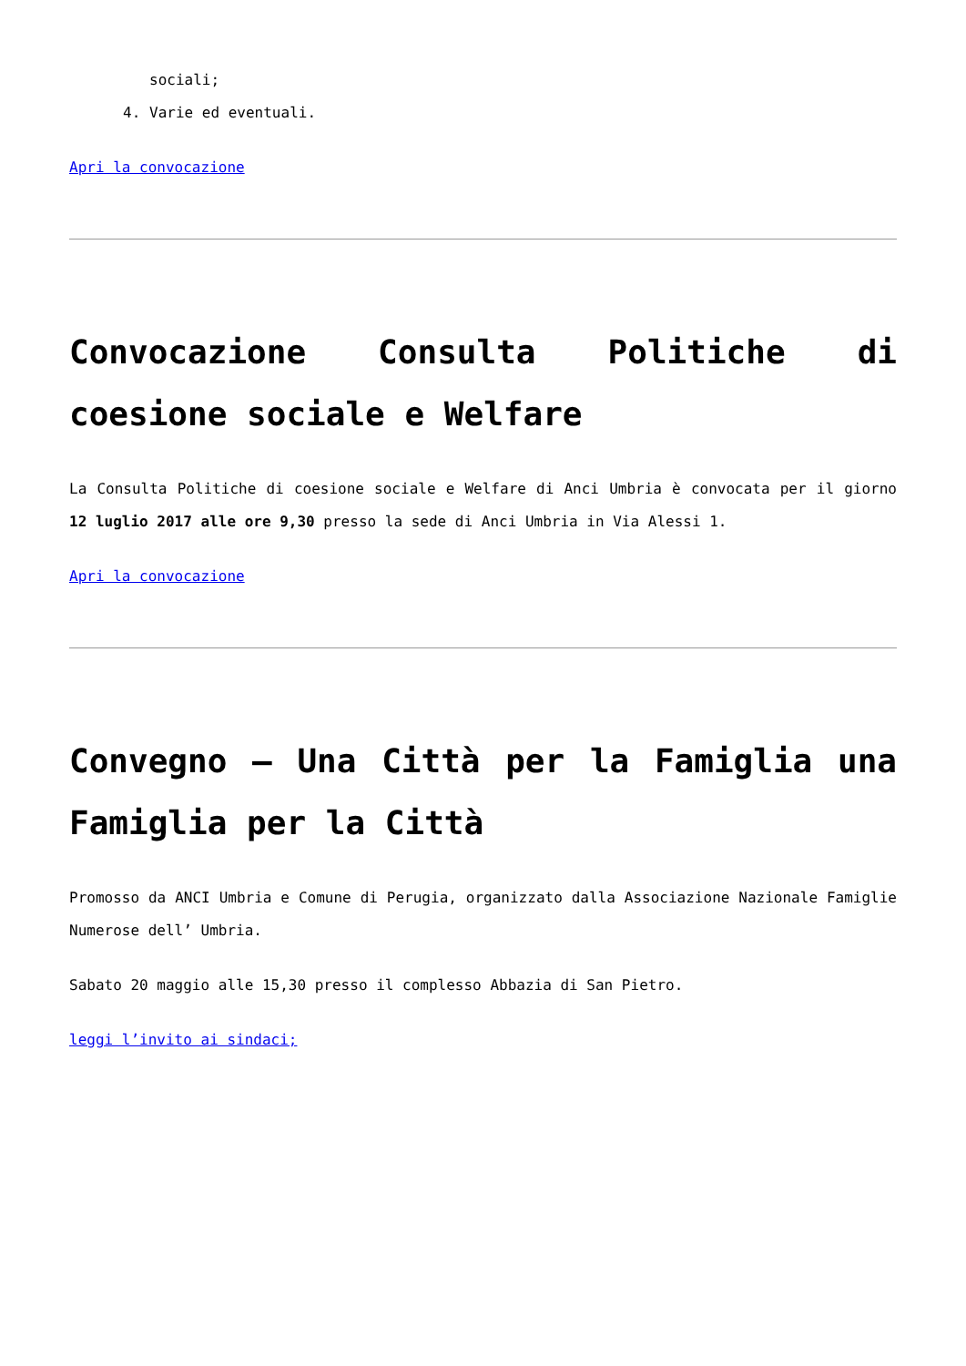sociali;
4. Varie ed eventuali.
Apri la convocazione
Convocazione Consulta Politiche di coesione sociale e Welfare
La Consulta Politiche di coesione sociale e Welfare di Anci Umbria è convocata per il giorno 12 luglio 2017 alle ore 9,30 presso la sede di Anci Umbria in Via Alessi 1.
Apri la convocazione
Convegno – Una Città per la Famiglia una Famiglia per la Città
Promosso da ANCI Umbria e Comune di Perugia, organizzato dalla Associazione Nazionale Famiglie Numerose dell’ Umbria.
Sabato 20 maggio alle 15,30 presso il complesso Abbazia di San Pietro.
leggi l’invito ai sindaci;